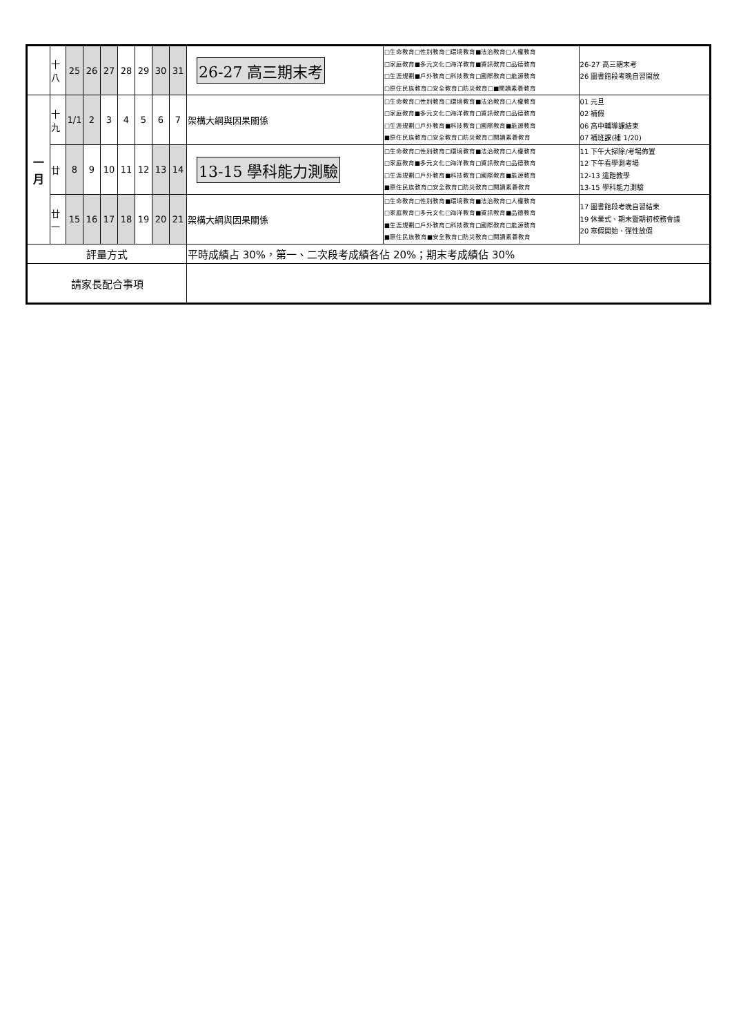| | 十八 | 25 | 26 | 27 | 28 | 29 | 30 | 31 | 26-27 高三期末考 | □生命教育□性別教育□環境教育■法治教育□人權教育 □家庭教育■多元文化□海洋教育■資訊教育□品德教育 □生涯規劃■戶外教育□科技教育□國際教育□能源教育 □原住民族教育□安全教育□防災教育□■閱讀素養教育 | 26-27 高三期末考 26 圖書館段考晚自習開放 |
| 一 月 | 十九 | 1/1 | 2 | 3 | 4 | 5 | 6 | 7 | 架構大綱與因果關係 | □生命教育□性別教育□環境教育■法治教育□人權教育 □家庭教育■多元文化□海洋教育□資訊教育□品德教育 □生涯規劃□戶外教育■科技教育□國際教育■能源教育 ■原住民族教育□安全教育□防災教育□閱讀素養教育 | 01 元旦 02 補假 06 高中輔導課結束 07 補班課(補 1/20) |
| | 廿 | 8 | 9 | 10 | 11 | 12 | 13 | 14 | 13-15 學科能力測驗 | □生命教育□性別教育□環境教育■法治教育□人權教育 □家庭教育■多元文化□海洋教育□資訊教育□品德教育 □生涯規劃□戶外教育■科技教育□國際教育■能源教育 ■原住民族教育□安全教育□防災教育□閱讀素養教育 | 11 下午大掃除/考場佈置 12 下午看學測考場 12-13 遠距教學 13-15 學科能力測驗 |
| | 廿一 | 15 | 16 | 17 | 18 | 19 | 20 | 21 | 架構大綱與因果關係 | □生命教育□性別教育■環境教育■法治教育□人權教育 □家庭教育□多元文化□海洋教育■資訊教育■品德教育 ■生涯規劃□戶外教育□科技教育□國際教育□能源教育 ■原住民族教育■安全教育□防災教育□閱讀素養教育 | 17 圖書館段考晚自習結束 19 休業式、期末暨期初校務會議 20 寒假開始、彈性放假 |
| 評量方式 | | | | | | | | | 平時成績占 30%，第一、二次段考成績各佔 20%；期末考成績佔 30% | | |
| 請家長配合事項 | | | | | | | | | | | |